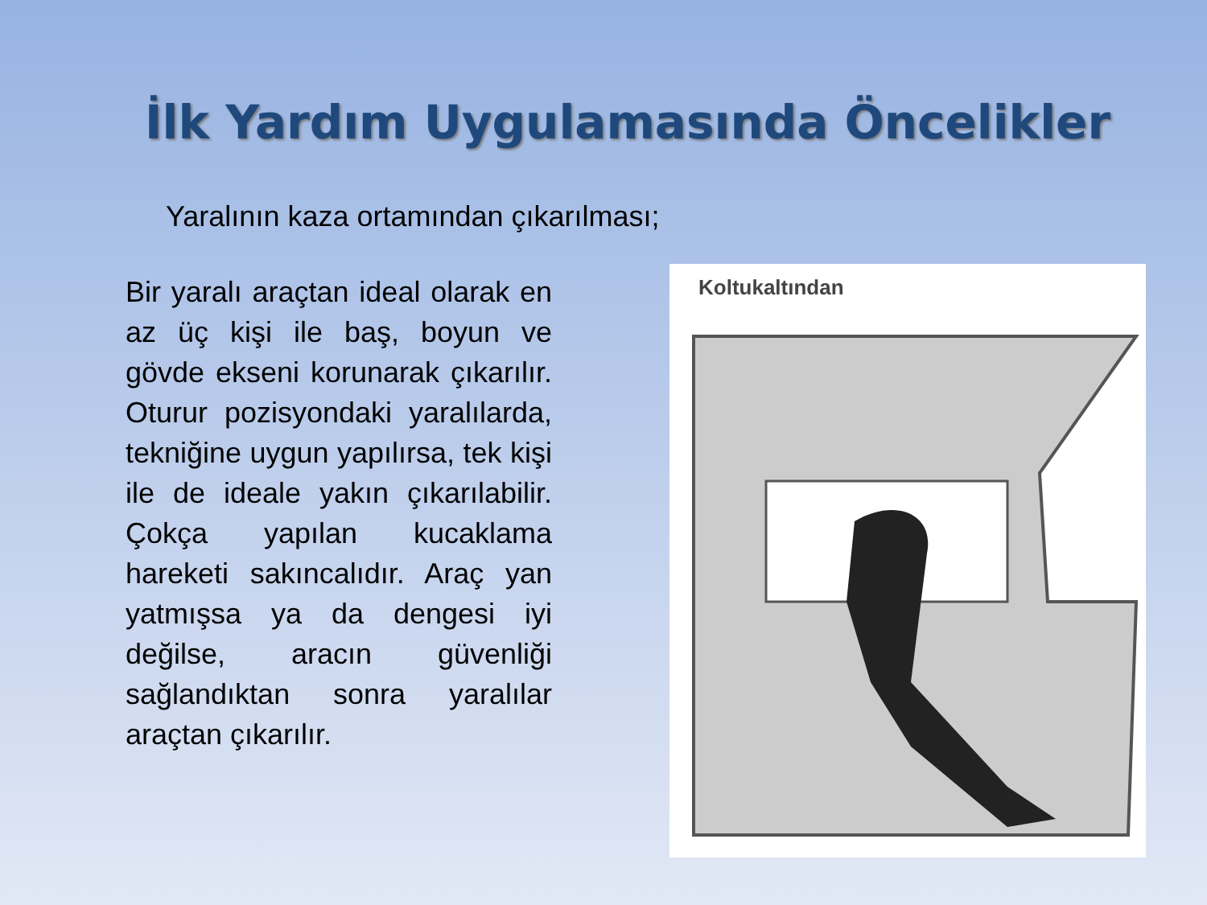İlk Yardım Uygulamasında Öncelikler
Yaralının kaza ortamından çıkarılması;
Bir yaralı araçtan ideal olarak en az üç kişi ile baş, boyun ve gövde ekseni korunarak çıkarılır. Oturur pozisyondaki yaralılarda, tekniğine uygun yapılırsa, tek kişi ile de ideale yakın çıkarılabilir. Çokça yapılan kucaklama hareketi sakıncalıdır. Araç yan yatmışsa ya da dengesi iyi değilse, aracın güvenliği sağlandıktan sonra yaralılar araçtan çıkarılır.
Koltukaltından